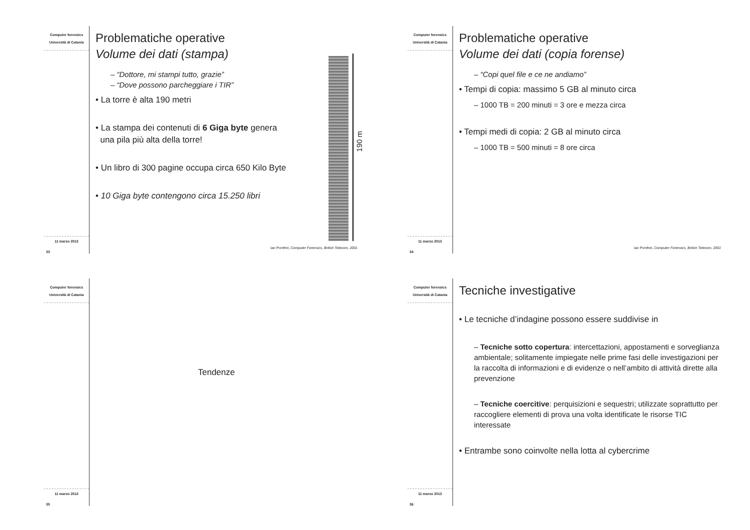Computer forensics
Università di Catania
11 marzo 2013
33
Problematiche operative
Volume dei dati (stampa)
– “Dottore, mi stampi tutto, grazie”
– “Dove possono parcheggiare i TIR”
• La torre è alta 190 metri
• La stampa dei contenuti di 6 Giga byte genera
una pila più alta della torre!
• Un libro di 300 pagine occupa circa 650 Kilo Byte
• 10 Giga byte contengono circa 15.250 libri
190 m
Ian Pomfret, Computer Forensics, British Telecom, 2001
Computer forensics
Università di Catania
11 marzo 2013
34
Problematiche operative
Volume dei dati (copia forense)
– “Copi quel file e ce ne andiamo”
• Tempi di copia: massimo 5 GB al minuto circa
– 1000 TB = 200 minuti = 3 ore e mezza circa
• Tempi medi di copia: 2 GB al minuto circa
– 1000 TB = 500 minuti = 8 ore circa
Ian Pomfret, Computer Forensics, British Telecom, 2001
Computer forensics
Università di Catania
11 marzo 2013
35
Tendenze
Computer forensics
Università di Catania
11 marzo 2013
36
Tecniche investigative
• Le tecniche d’indagine possono essere suddivise in
– Tecniche sotto copertura: intercettazioni, appostamenti e sorveglianza ambientale; solitamente impiegate nelle prime fasi delle investigazioni per la raccolta di informazioni e di evidenze o nell’ambito di attività dirette alla prevenzione
– Tecniche coercitive: perquisizioni e sequestri; utilizzate soprattutto per raccogliere elementi di prova una volta identificate le risorse TIC interessate
• Entrambe sono coinvolte nella lotta al cybercrime